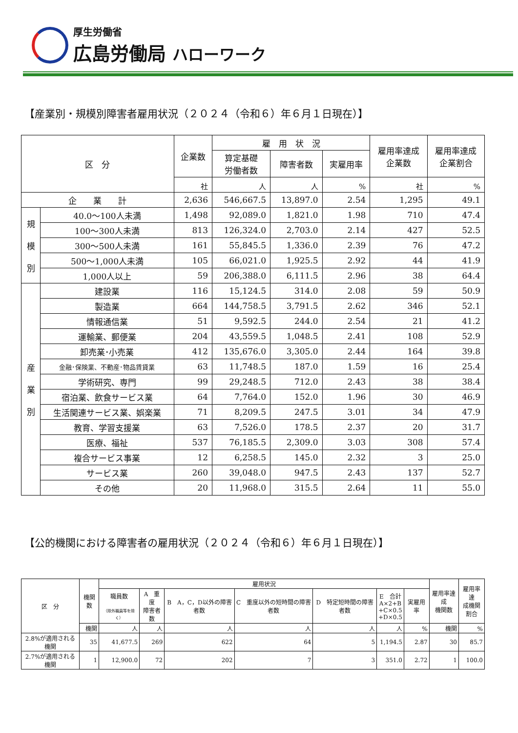厚生労働省
広島労働局 ハローワーク
【産業別・規模別障害者雇用状況（２０２４（令和６）年６月１日現在）】
| 区 分 | | 企業数 | 雇 用 状 況 | | | 雇用率達成 企業数 | 雇用率達成 企業割合 |
| --- | --- | --- | --- | --- | --- | --- | --- |
| | | | 算定基礎 労働者数 | 障害者数 | 実雇用率 | | |
| | | 社 | 人 | 人 | % | 社 | % |
| 企 業 計 | | 2,636 | 546,667.5 | 13,897.0 | 2.54 | 1,295 | 49.1 |
| 規 模 別 | 40.0～100人未満 | 1,498 | 92,089.0 | 1,821.0 | 1.98 | 710 | 47.4 |
| | 100～300人未満 | 813 | 126,324.0 | 2,703.0 | 2.14 | 427 | 52.5 |
| | 300～500人未満 | 161 | 55,845.5 | 1,336.0 | 2.39 | 76 | 47.2 |
| | 500～1,000人未満 | 105 | 66,021.0 | 1,925.5 | 2.92 | 44 | 41.9 |
| | 1,000人以上 | 59 | 206,388.0 | 6,111.5 | 2.96 | 38 | 64.4 |
| 産 業 別 | 建設業 | 116 | 15,124.5 | 314.0 | 2.08 | 59 | 50.9 |
| | 製造業 | 664 | 144,758.5 | 3,791.5 | 2.62 | 346 | 52.1 |
| | 情報通信業 | 51 | 9,592.5 | 244.0 | 2.54 | 21 | 41.2 |
| | 運輸業、郵便業 | 204 | 43,559.5 | 1,048.5 | 2.41 | 108 | 52.9 |
| | 卸売業･小売業 | 412 | 135,676.0 | 3,305.0 | 2.44 | 164 | 39.8 |
| | 金融･保険業、不動産･物品賃貸業 | 63 | 11,748.5 | 187.0 | 1.59 | 16 | 25.4 |
| | 学術研究、専門 | 99 | 29,248.5 | 712.0 | 2.43 | 38 | 38.4 |
| | 宿泊業、飲食サービス業 | 64 | 7,764.0 | 152.0 | 1.96 | 30 | 46.9 |
| | 生活関連サービス業、娯楽業 | 71 | 8,209.5 | 247.5 | 3.01 | 34 | 47.9 |
| | 教育、学習支援業 | 63 | 7,526.0 | 178.5 | 2.37 | 20 | 31.7 |
| | 医療、福祉 | 537 | 76,185.5 | 2,309.0 | 3.03 | 308 | 57.4 |
| | 複合サービス事業 | 12 | 6,258.5 | 145.0 | 2.32 | 3 | 25.0 |
| | サービス業 | 260 | 39,048.0 | 947.5 | 2.43 | 137 | 52.7 |
| | その他 | 20 | 11,968.0 | 315.5 | 2.64 | 11 | 55.0 |
【公的機関における障害者の雇用状況（２０２４（令和６）年６月１日現在）】
| 区 分 | 機関数 | 雇用状況 | | | | | | | 雇用率達成 機関数 | 雇用率達 成機関 割合 |
| --- | --- | --- | --- | --- | --- | --- | --- | --- | --- | --- |
| | | 職員数 （除外職員等を除く） | A 重度 障害者数 | B A，C，D以外の障害者数 | C 重度以外の短時間の障害者数 | D 特定短時間の障害者数 | E 合計 A×2+B +C×0.5 +D×0.5 | 実雇用率 | | |
| | 機関 | 人 | 人 | 人 | 人 | 人 | 人 | % | 機関 | % |
| 2.8%が適用される機関 | 35 | 41,677.5 | 269 | 622 | 64 | 5 | 1,194.5 | 2.87 | 30 | 85.7 |
| 2.7%が適用される機関 | 1 | 12,900.0 | 72 | 202 | 7 | 3 | 351.0 | 2.72 | 1 | 100.0 |